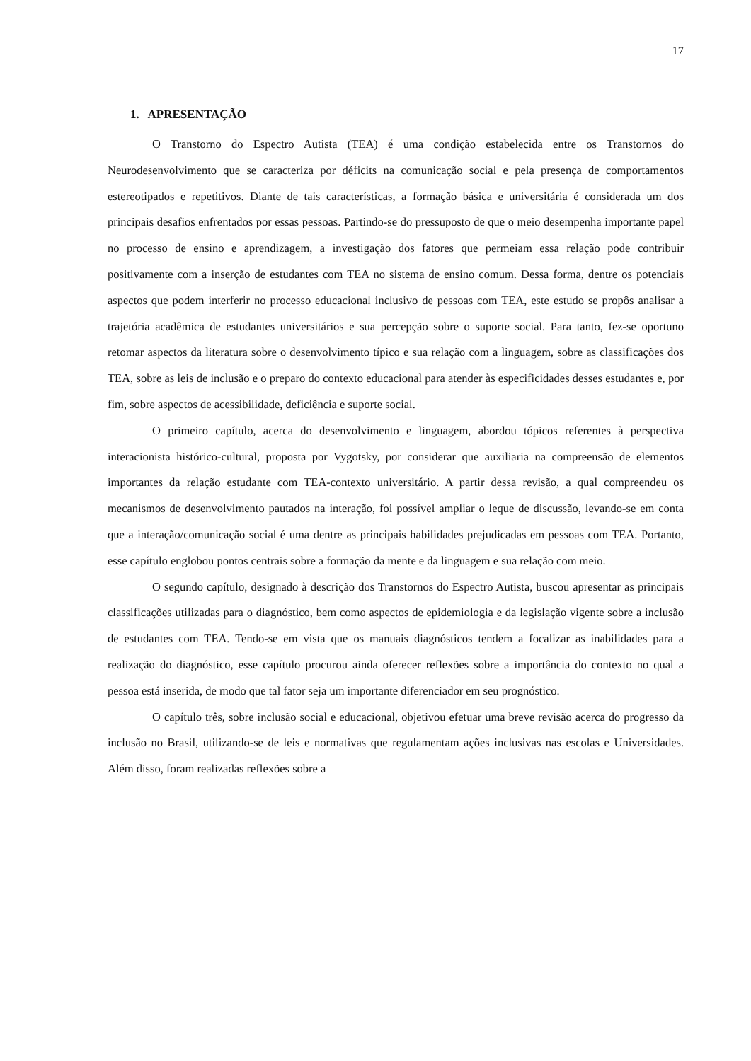17
1. APRESENTAÇÃO
O Transtorno do Espectro Autista (TEA) é uma condição estabelecida entre os Transtornos do Neurodesenvolvimento que se caracteriza por déficits na comunicação social e pela presença de comportamentos estereotipados e repetitivos. Diante de tais características, a formação básica e universitária é considerada um dos principais desafios enfrentados por essas pessoas. Partindo-se do pressuposto de que o meio desempenha importante papel no processo de ensino e aprendizagem, a investigação dos fatores que permeiam essa relação pode contribuir positivamente com a inserção de estudantes com TEA no sistema de ensino comum. Dessa forma, dentre os potenciais aspectos que podem interferir no processo educacional inclusivo de pessoas com TEA, este estudo se propôs analisar a trajetória acadêmica de estudantes universitários e sua percepção sobre o suporte social. Para tanto, fez-se oportuno retomar aspectos da literatura sobre o desenvolvimento típico e sua relação com a linguagem, sobre as classificações dos TEA, sobre as leis de inclusão e o preparo do contexto educacional para atender às especificidades desses estudantes e, por fim, sobre aspectos de acessibilidade, deficiência e suporte social.
O primeiro capítulo, acerca do desenvolvimento e linguagem, abordou tópicos referentes à perspectiva interacionista histórico-cultural, proposta por Vygotsky, por considerar que auxiliaria na compreensão de elementos importantes da relação estudante com TEA-contexto universitário. A partir dessa revisão, a qual compreendeu os mecanismos de desenvolvimento pautados na interação, foi possível ampliar o leque de discussão, levando-se em conta que a interação/comunicação social é uma dentre as principais habilidades prejudicadas em pessoas com TEA. Portanto, esse capítulo englobou pontos centrais sobre a formação da mente e da linguagem e sua relação com meio.
O segundo capítulo, designado à descrição dos Transtornos do Espectro Autista, buscou apresentar as principais classificações utilizadas para o diagnóstico, bem como aspectos de epidemiologia e da legislação vigente sobre a inclusão de estudantes com TEA. Tendo-se em vista que os manuais diagnósticos tendem a focalizar as inabilidades para a realização do diagnóstico, esse capítulo procurou ainda oferecer reflexões sobre a importância do contexto no qual a pessoa está inserida, de modo que tal fator seja um importante diferenciador em seu prognóstico.
O capítulo três, sobre inclusão social e educacional, objetivou efetuar uma breve revisão acerca do progresso da inclusão no Brasil, utilizando-se de leis e normativas que regulamentam ações inclusivas nas escolas e Universidades. Além disso, foram realizadas reflexões sobre a